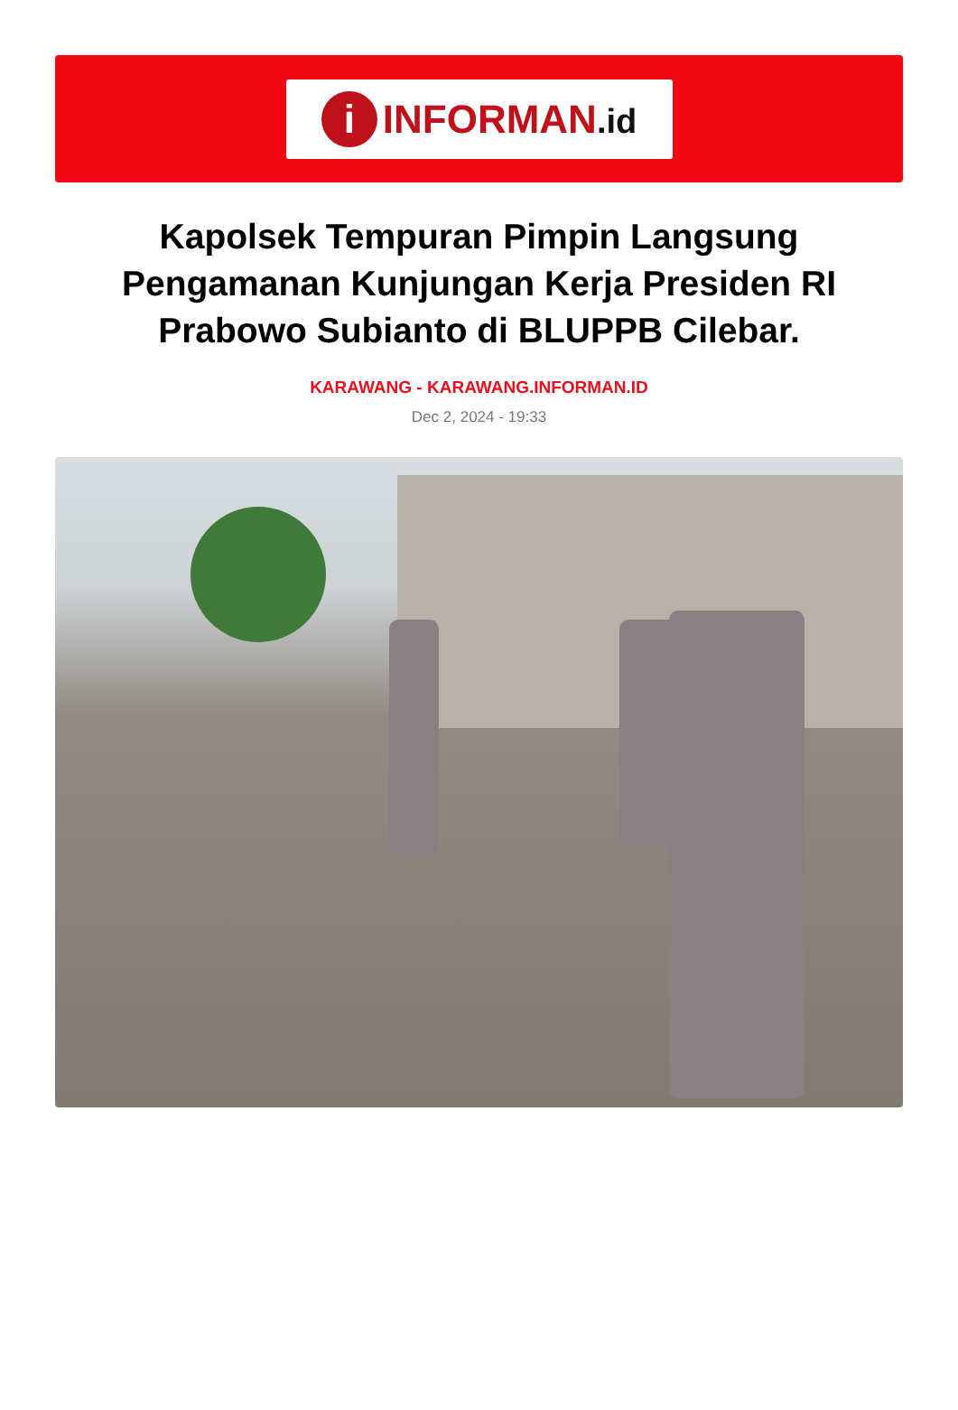i
INFORMAN.id
Kapolsek Tempuran Pimpin Langsung Pengamanan Kunjungan Kerja Presiden RI Prabowo Subianto di BLUPPB Cilebar.
KARAWANG - KARAWANG.INFORMAN.ID
Dec 2, 2024 - 19:33